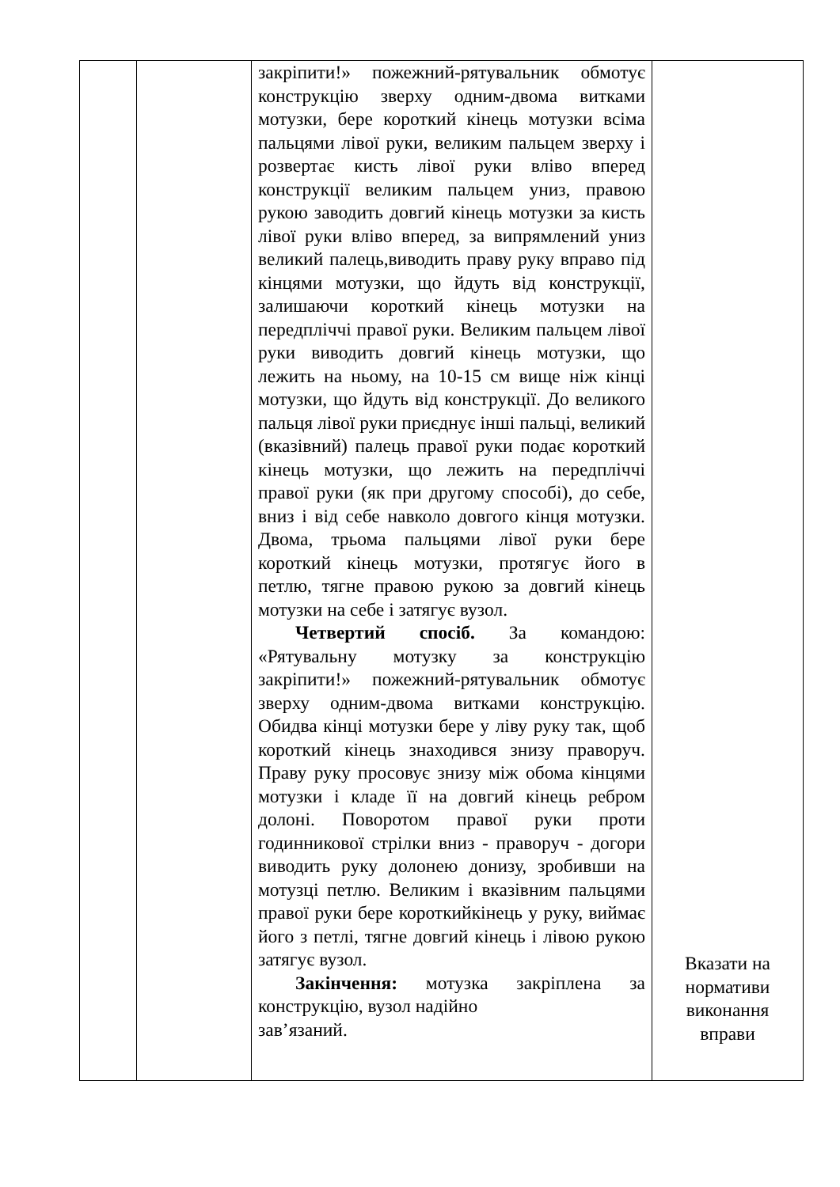| | | закріпити!» пожежний-рятувальник обмотує конструкцію зверху одним-двома витками мотузки, бере короткий кінець мотузки всіма пальцями лівої руки, великим пальцем зверху і розвертає кисть лівої руки вліво вперед конструкції великим пальцем униз, правою рукою заводить довгий кінець мотузки за кисть лівої руки вліво вперед, за випрямлений униз великий палець,виводить праву руку вправо під кінцями мотузки, що йдуть від конструкції, залишаючи короткий кінець мотузки на передпліччі правої руки. Великим пальцем лівої руки виводить довгий кінець мотузки, що лежить на ньому, на 10-15 см вище ніж кінці мотузки, що йдуть від конструкції. До великого пальця лівої руки приєднує інші пальці, великий (вказівний) палець правої руки подає короткий кінець мотузки, що лежить на передпліччі правої руки (як при другому способі), до себе, вниз і від себе навколо довгого кінця мотузки. Двома, трьома пальцями лівої руки бере короткий кінець мотузки, протягує його в петлю, тягне правою рукою за довгий кінець мотузки на себе і затягує вузол. Четвертий спосіб. За командою: «Рятувальну мотузку за конструкцію закріпити!» пожежний-рятувальник обмотує зверху одним-двома витками конструкцію. Обидва кінці мотузки бере у ліву руку так, щоб короткий кінець знаходився знизу праворуч. Праву руку просовує знизу між обома кінцями мотузки і кладе її на довгий кінець ребром долоні. Поворотом правої руки проти годинникової стрілки вниз - праворуч - догори виводить руку долонею донизу, зробивши на мотузці петлю. Великим і вказівним пальцями правої руки бере короткийкінець у руку, виймає його з петлі, тягне довгий кінець і лівою рукою затягує вузол. Закінчення: мотузка закріплена за конструкцію, вузол надійно зав’язаний. | Вказати на нормативи виконання вправи |